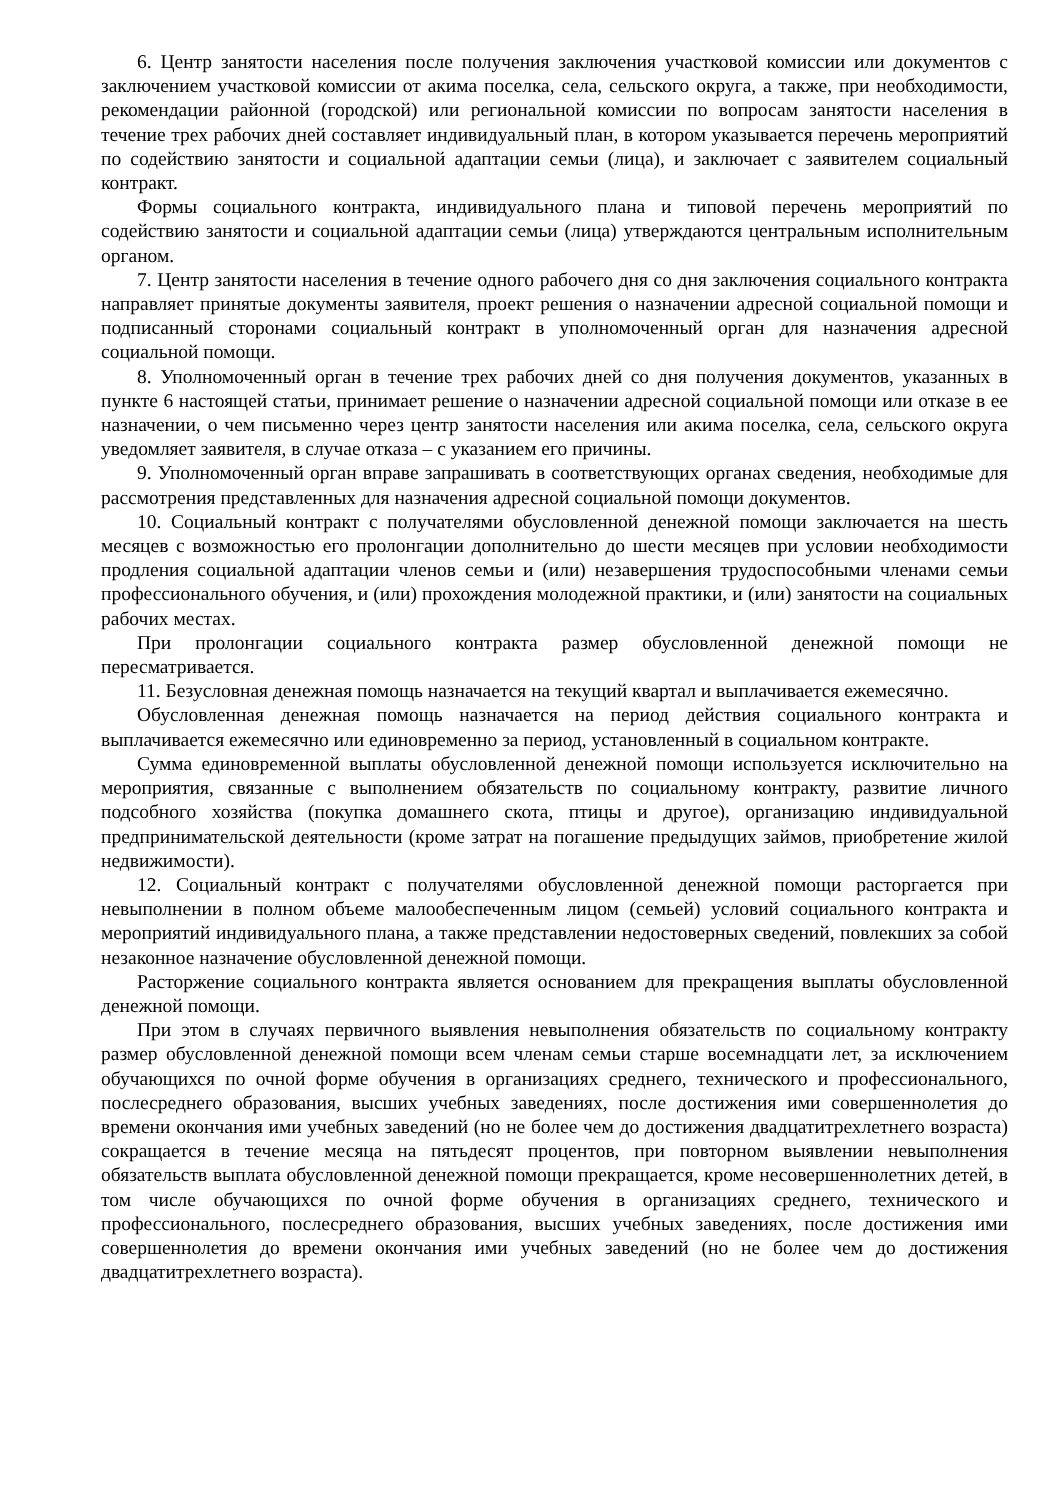6. Центр занятости населения после получения заключения участковой комиссии или документов с заключением участковой комиссии от акима поселка, села, сельского округа, а также, при необходимости, рекомендации районной (городской) или региональной комиссии по вопросам занятости населения в течение трех рабочих дней составляет индивидуальный план, в котором указывается перечень мероприятий по содействию занятости и социальной адаптации семьи (лица), и заключает с заявителем социальный контракт.
Формы социального контракта, индивидуального плана и типовой перечень мероприятий по содействию занятости и социальной адаптации семьи (лица) утверждаются центральным исполнительным органом.
7. Центр занятости населения в течение одного рабочего дня со дня заключения социального контракта направляет принятые документы заявителя, проект решения о назначении адресной социальной помощи и подписанный сторонами социальный контракт в уполномоченный орган для назначения адресной социальной помощи.
8. Уполномоченный орган в течение трех рабочих дней со дня получения документов, указанных в пункте 6 настоящей статьи, принимает решение о назначении адресной социальной помощи или отказе в ее назначении, о чем письменно через центр занятости населения или акима поселка, села, сельского округа уведомляет заявителя, в случае отказа – с указанием его причины.
9. Уполномоченный орган вправе запрашивать в соответствующих органах сведения, необходимые для рассмотрения представленных для назначения адресной социальной помощи документов.
10. Социальный контракт с получателями обусловленной денежной помощи заключается на шесть месяцев с возможностью его пролонгации дополнительно до шести месяцев при условии необходимости продления социальной адаптации членов семьи и (или) незавершения трудоспособными членами семьи профессионального обучения, и (или) прохождения молодежной практики, и (или) занятости на социальных рабочих местах.
При пролонгации социального контракта размер обусловленной денежной помощи не пересматривается.
11. Безусловная денежная помощь назначается на текущий квартал и выплачивается ежемесячно.
Обусловленная денежная помощь назначается на период действия социального контракта и выплачивается ежемесячно или единовременно за период, установленный в социальном контракте.
Сумма единовременной выплаты обусловленной денежной помощи используется исключительно на мероприятия, связанные с выполнением обязательств по социальному контракту, развитие личного подсобного хозяйства (покупка домашнего скота, птицы и другое), организацию индивидуальной предпринимательской деятельности (кроме затрат на погашение предыдущих займов, приобретение жилой недвижимости).
12. Социальный контракт с получателями обусловленной денежной помощи расторгается при невыполнении в полном объеме малообеспеченным лицом (семьей) условий социального контракта и мероприятий индивидуального плана, а также представлении недостоверных сведений, повлекших за собой незаконное назначение обусловленной денежной помощи.
Расторжение социального контракта является основанием для прекращения выплаты обусловленной денежной помощи.
При этом в случаях первичного выявления невыполнения обязательств по социальному контракту размер обусловленной денежной помощи всем членам семьи старше восемнадцати лет, за исключением обучающихся по очной форме обучения в организациях среднего, технического и профессионального, послесреднего образования, высших учебных заведениях, после достижения ими совершеннолетия до времени окончания ими учебных заведений (но не более чем до достижения двадцатитрехлетнего возраста) сокращается в течение месяца на пятьдесят процентов, при повторном выявлении невыполнения обязательств выплата обусловленной денежной помощи прекращается, кроме несовершеннолетних детей, в том числе обучающихся по очной форме обучения в организациях среднего, технического и профессионального, послесреднего образования, высших учебных заведениях, после достижения ими совершеннолетия до времени окончания ими учебных заведений (но не более чем до достижения двадцатитрехлетнего возраста).